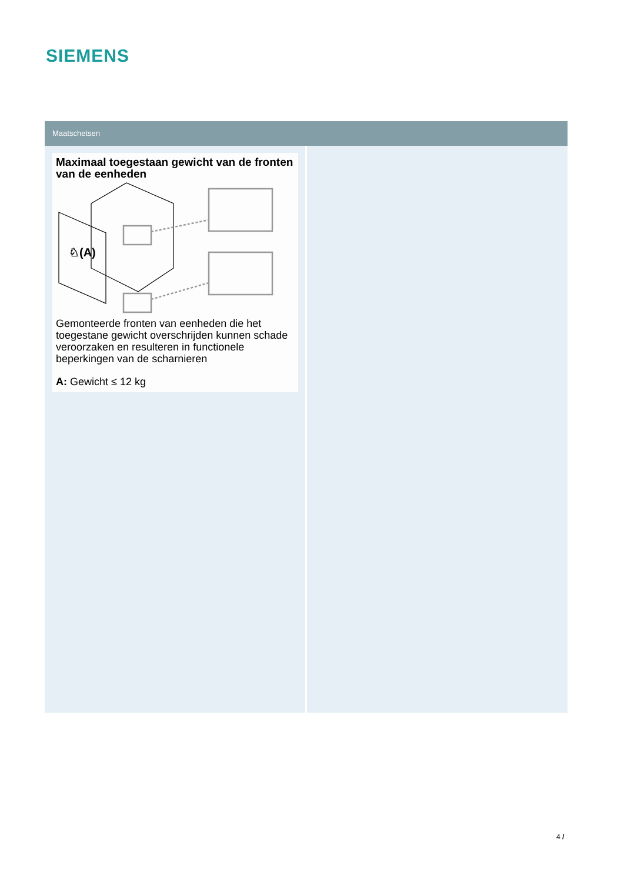SIEMENS
Maatschetsen
Maximaal toegestaan gewicht van de fronten van de eenheden
♘(A)
Gemonteerde fronten van eenheden die het toegestane gewicht overschrijden kunnen schade veroorzaken en resulteren in functionele beperkingen van de scharnieren
A: Gewicht ≤ 12 kg
4 /